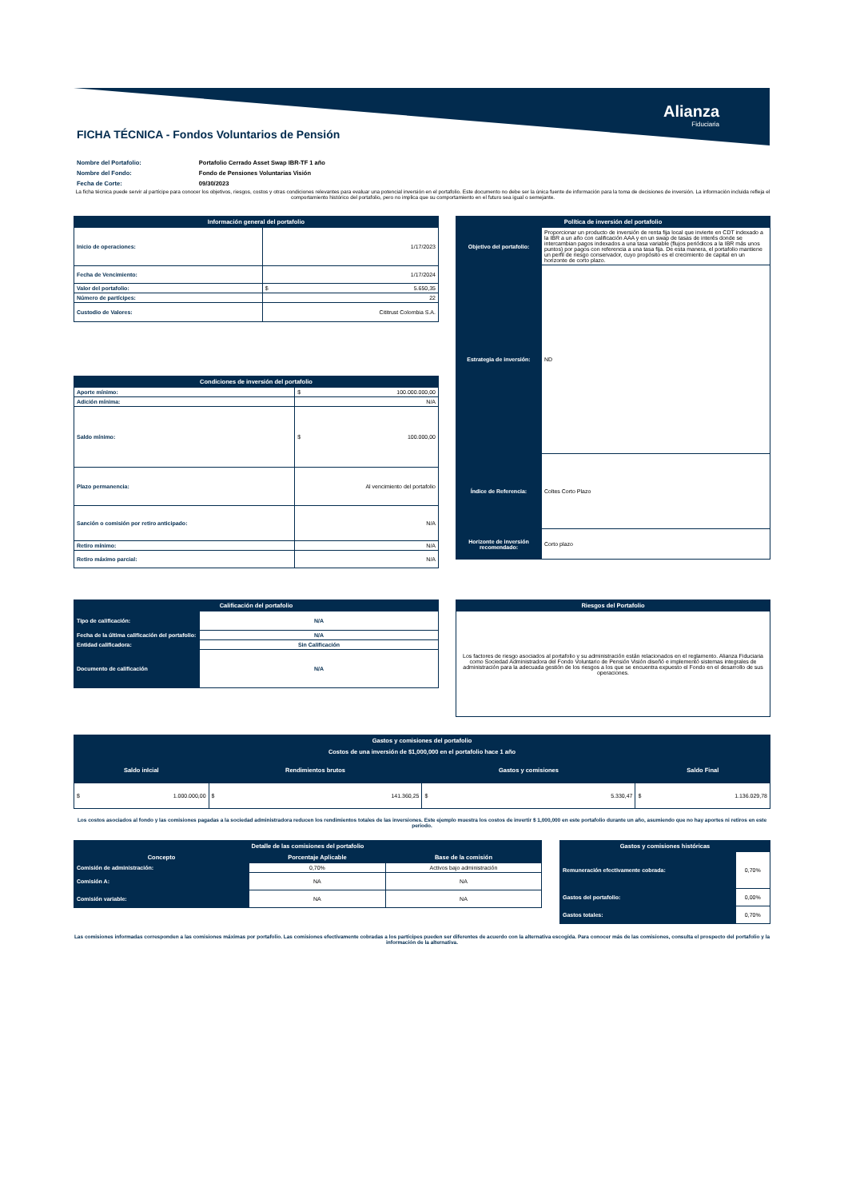Alianza
Fiduciaria
FICHA TÉCNICA - Fondos Voluntarios de Pensión
| Nombre del Portafolio: | Portafolio Cerrado Asset Swap IBR-TF 1 año |
| Nombre del Fondo: | Fondo de Pensiones Voluntarias Visión |
| Fecha de Corte: | 09/30/2023 |
La ficha técnica puede servir al partícipe para conocer los objetivos, riesgos, costos y otras condiciones relevantes para evaluar una potencial inversión en el portafolio. Este documento no debe ser la única fuente de información para la toma de decisiones de inversión. La información incluida refleja el comportamiento histórico del portafolio, pero no implica que su comportamiento en el futuro sea igual o semejante.
| Información general del portafolio | |
| --- | --- |
| Inicio de operaciones: | 1/17/2023 |
| Fecha de Vencimiento: | 1/17/2024 |
| Valor del portafolio: | $ 5.650,35 |
| Número de partícipes: | 22 |
| Custodio de Valores: | Cititrust Colombia S.A. |
| Política de inversión del portafolio | |
| --- | --- |
| Objetivo del portafolio: | Proporcionar un producto de inversión de renta fija local que invierte en CDT indexado a la IBR a un año con calificación AAA y en un swap de tasas de interés donde se intercambian pagos indexados a una tasa variable (flujos periódicos a la IBR más unos puntos) por pagos con referencia a una tasa fija. De esta manera, el portafolio mantiene un perfil de riesgo conservador, cuyo propósito es el crecimiento de capital en un horizonte de corto plazo. |
| Estrategia de inversión: | ND |
| Índice de Referencia: | Coltes Corto Plazo |
| Horizonte de inversión recomendado: | Corto plazo |
| Condiciones de inversión del portafolio | |
| --- | --- |
| Aporte mínimo: | $ 100.000.000,00 |
| Adición mínima: | N/A |
| Saldo mínimo: | $ 100.000,00 |
| Plazo permanencia: | Al vencimiento del portafolio |
| Sanción o comisión por retiro anticipado: | N/A |
| Retiro mínimo: | N/A |
| Retiro máximo parcial: | N/A |
| Calificación del portafolio | |
| --- | --- |
| Tipo de calificación: | N/A |
| Fecha de la última calificación del portafolio: | N/A |
| Entidad calificadora: | Sin Calificación |
| Documento de calificación | N/A |
| Riesgos del Portafolio |
| --- |
| Los factores de riesgo asociados al portafolio y su administración están relacionados en el reglamento. Alianza Fiduciaria como Sociedad Administradora del Fondo Voluntario de Pensión Visión diseñó e implementó sistemas integrales de administración para la adecuada gestión de los riesgos a los que se encuentra expuesto el Fondo en el desarrollo de sus operaciones. |
| Gastos y comisiones del portafolio | | | |
| --- | --- | --- | --- |
| Costos de una inversión de $1,000,000 en el portafolio hace 1 año | | | |
| Saldo inIcial | Rendimientos brutos | Gastos y comisiones | Saldo Final |
| $ 1.000.000,00 | $ 141.360,25 | $ 5.330,47 | $ 1.136.029,78 |
Los costos asociados al fondo y las comisiones pagadas a la sociedad administradora reducen los rendimientos totales de las inversiones. Este ejemplo muestra los costos de invertir $ 1,000,000 en este portafolio durante un año, asumiendo que no hay aportes ni retiros en este periodo.
| Detalle de las comisiones del portafolio | | |
| --- | --- | --- |
| Concepto | Porcentaje Aplicable | Base de la comisión |
| Comisión de administración: | 0,70% | Activos bajo administración |
| Comisión A: | NA | NA |
| Comisión variable: | NA | NA |
| Gastos y comisiones históricas | |
| --- | --- |
| Remuneración efectivamente cobrada: | 0,70% |
| Gastos del portafolio: | 0,00% |
| Gastos totales: | 0,70% |
Las comisiones informadas corresponden a las comisiones máximas por portafolio. Las comisiones efectivamente cobradas a los partícipes pueden ser diferentes de acuerdo con la alternativa escogida. Para conocer más de las comisiones, consulta el prospecto del portafolio y la información de la alternativa.